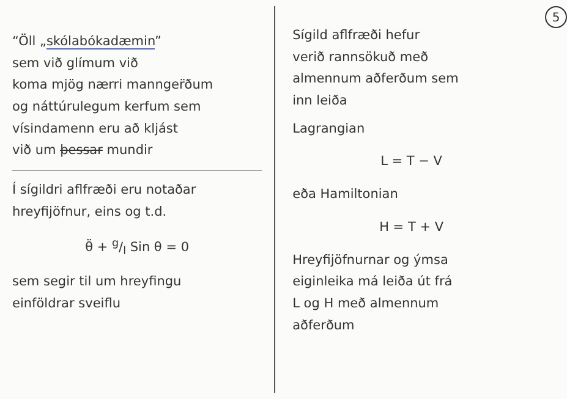“Öll „skólabókadæmin”
sem við glímum við
koma mjög nærri mannger̈ðum
og náttúrulegum kerfum sem
vísindamenn eru að kljást
við um þessar mundir
Í sígildri aflfræði eru notaðar
hreyfijöfnur, eins og t.d.
θ̈ + g/l Sin θ = 0
sem segir til um hreyfingu
einföldrar sveiflu
5
Sígild aflfræði hefur
verið rannsökuð með
almennum aðferðum sem
inn leiða
Lagrangian
L = T − V
eða Hamiltonian
H = T + V
Hreyfijöfnurnar og ýmsa
eiginleika má leiða út frá
L og H með almennum
aðferðum